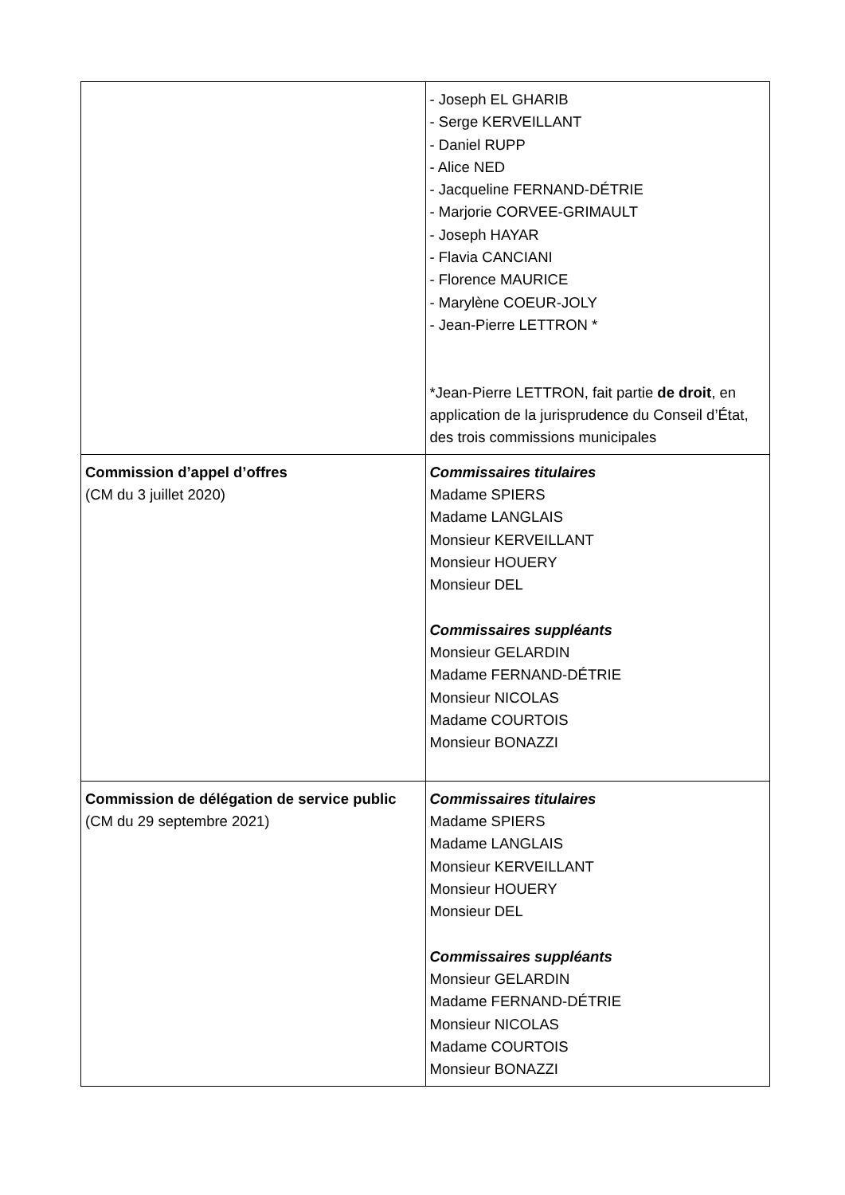| | - Joseph EL GHARIB - Serge KERVEILLANT - Daniel RUPP - Alice NED - Jacqueline FERNAND-DÉTRIE - Marjorie CORVEE-GRIMAULT - Joseph HAYAR - Flavia CANCIANI - Florence MAURICE - Marylène COEUR-JOLY - Jean-Pierre LETTRON * *Jean-Pierre LETTRON, fait partie de droit , en application de la jurisprudence du Conseil d’État, des trois commissions municipales |
| Commission d’appel d’offres (CM du 3 juillet 2020) | Commissaires titulaires Madame SPIERS Madame LANGLAIS Monsieur KERVEILLANT Monsieur HOUERY Monsieur DEL Commissaires suppléants Monsieur GELARDIN Madame FERNAND-DÉTRIE Monsieur NICOLAS Madame COURTOIS Monsieur BONAZZI |
| Commission de délégation de service public (CM du 29 septembre 2021) | Commissaires titulaires Madame SPIERS Madame LANGLAIS Monsieur KERVEILLANT Monsieur HOUERY Monsieur DEL Commissaires suppléants Monsieur GELARDIN Madame FERNAND-DÉTRIE Monsieur NICOLAS Madame COURTOIS Monsieur BONAZZI |